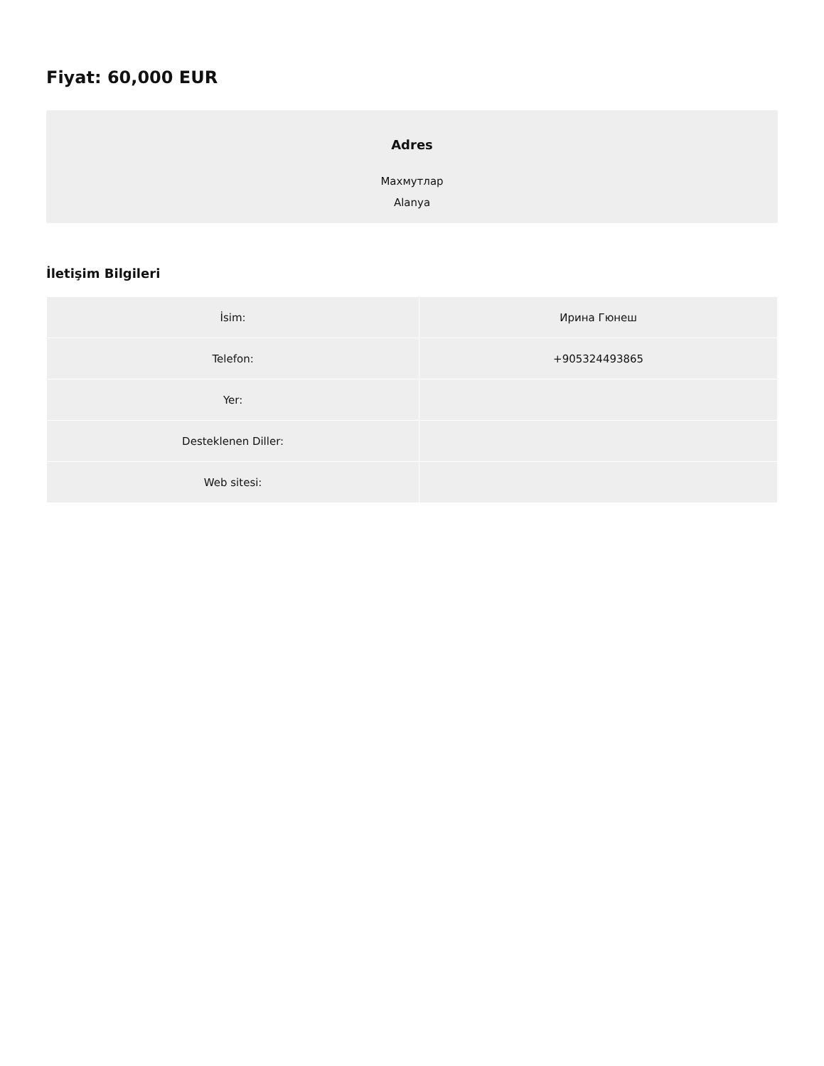Fiyat: 60,000 EUR
Adres
Махмутлар
Alanya
İletişim Bilgileri
| İsim: | Ирина Гюнеш |
| Telefon: | +905324493865 |
| Yer: | |
| Desteklenen Diller: | |
| Web sitesi: | |